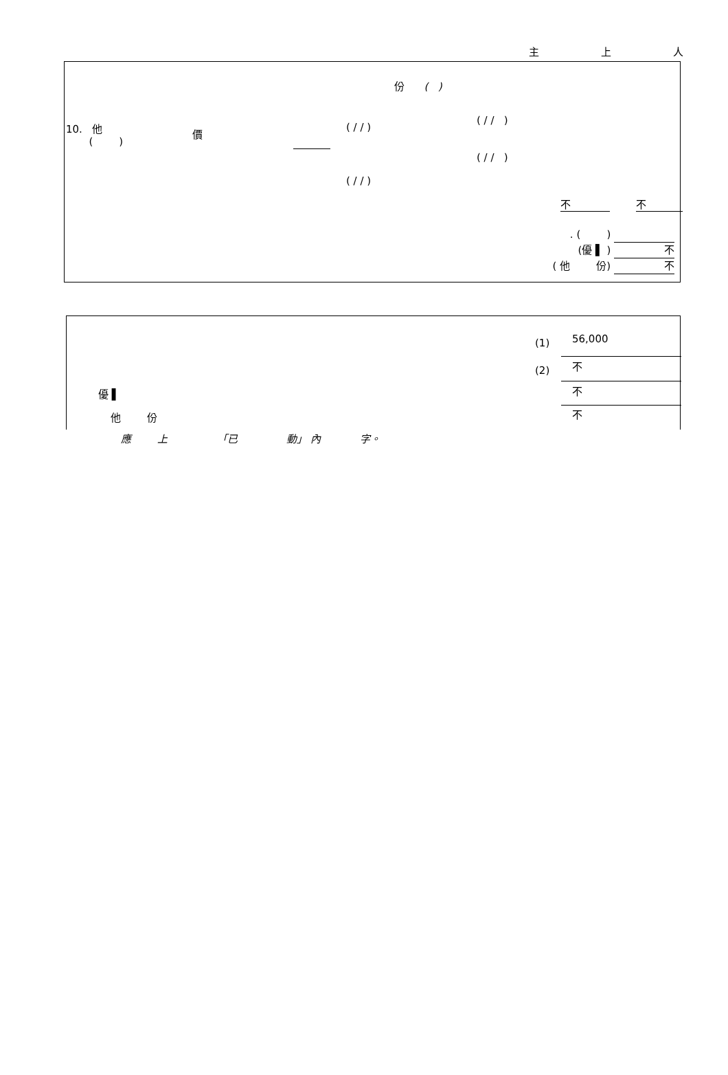主 上 人
份 ( )
10. 他
( )
價 ( / / )
( / / )
( / / )
( / / )
不 不
. ( )
(優 ▌ ) 不
( 他 份) 不
(1) 56,000
(2) 不
不
不
優 ▌
他 份
應 上 「已 動」 內 字。